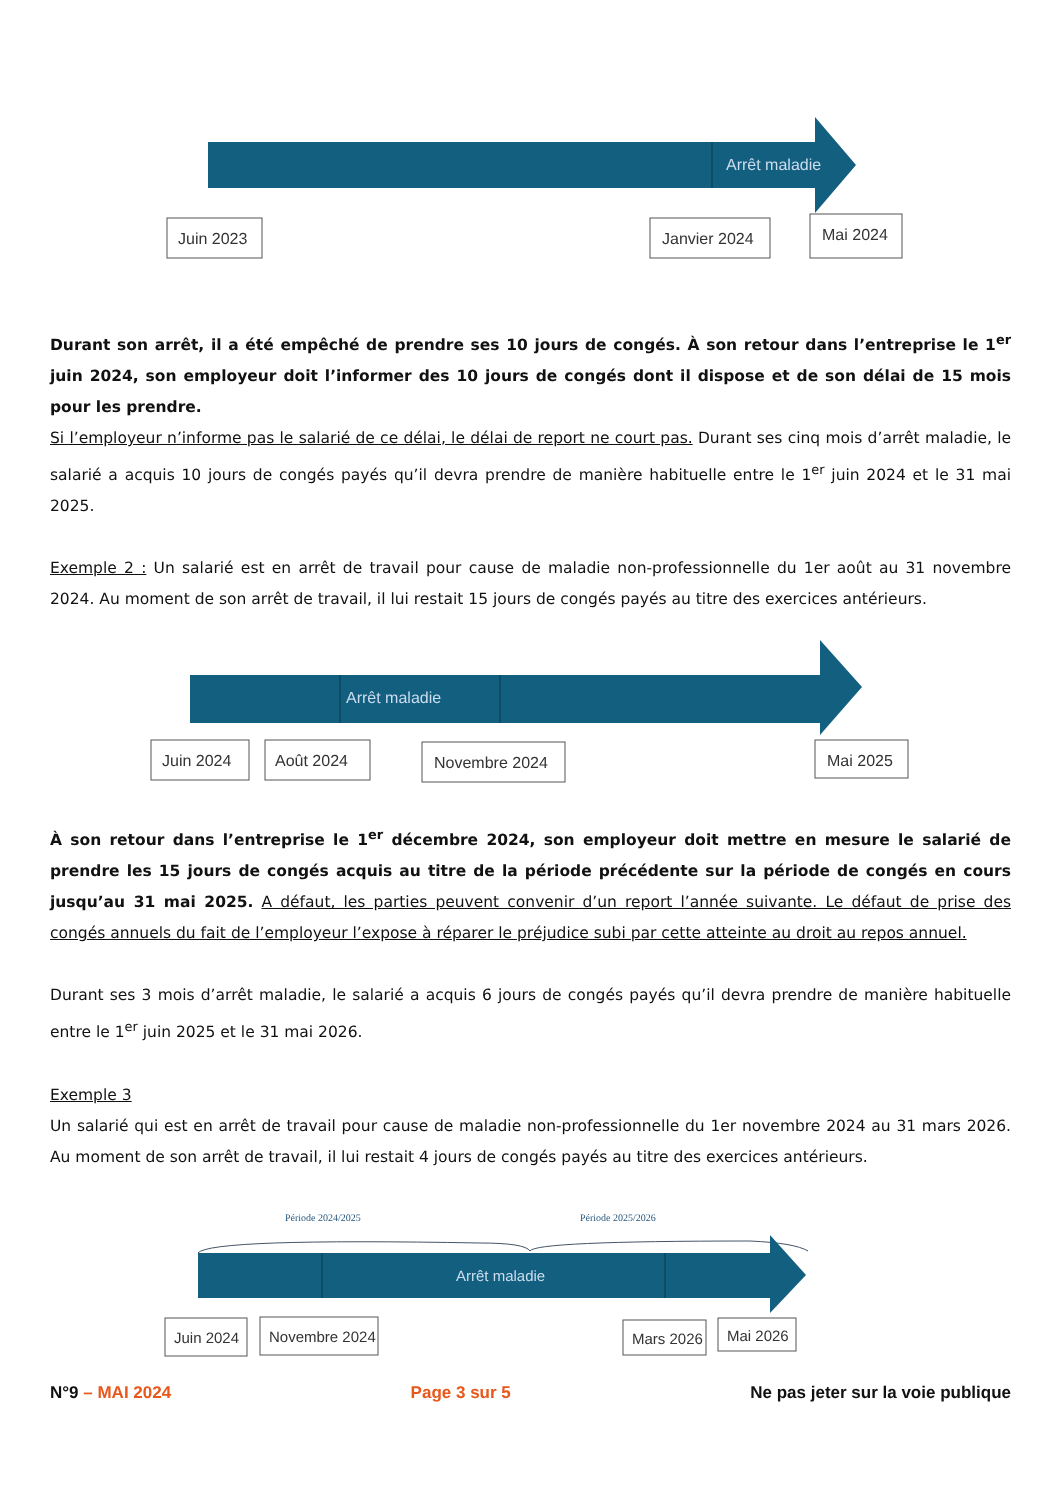Arrêt maladie
Juin 2023
Janvier 2024
Mai 2024
Durant son arrêt, il a été empêché de prendre ses 10 jours de congés. À son retour dans l’entreprise le 1<sup>er</sup> juin 2024, son employeur doit l’informer des 10 jours de congés dont il dispose et de son délai de 15 mois pour les prendre.
Si l’employeur n’informe pas le salarié de ce délai, le délai de report ne court pas. Durant ses cinq mois d’arrêt maladie, le salarié a acquis 10 jours de congés payés qu’il devra prendre de manière habituelle entre le 1<sup>er</sup> juin 2024 et le 31 mai 2025.
Exemple 2 : Un salarié est en arrêt de travail pour cause de maladie non-professionnelle du 1er août au 31 novembre 2024. Au moment de son arrêt de travail, il lui restait 15 jours de congés payés au titre des exercices antérieurs.
Arrêt maladie
Juin 2024
Août 2024
Novembre 2024
Mai 2025
À son retour dans l’entreprise le 1<sup>er</sup> décembre 2024, son employeur doit mettre en mesure le salarié de prendre les 15 jours de congés acquis au titre de la période précédente sur la période de congés en cours jusqu’au 31 mai 2025. A défaut, les parties peuvent convenir d’un report l’année suivante. Le défaut de prise des congés annuels du fait de l’employeur l’expose à réparer le préjudice subi par cette atteinte au droit au repos annuel.
Durant ses 3 mois d’arrêt maladie, le salarié a acquis 6 jours de congés payés qu’il devra prendre de manière habituelle entre le 1<sup>er</sup> juin 2025 et le 31 mai 2026.
Exemple 3
Un salarié qui est en arrêt de travail pour cause de maladie non-professionnelle du 1er novembre 2024 au 31 mars 2026. Au moment de son arrêt de travail, il lui restait 4 jours de congés payés au titre des exercices antérieurs.
Période 2024/2025
Période 2025/2026
Arrêt maladie
Juin 2024
Novembre 2024
Mars 2026
Mai 2026
N°9 – MAI 2024 Page 3 sur 5 Ne pas jeter sur la voie publique